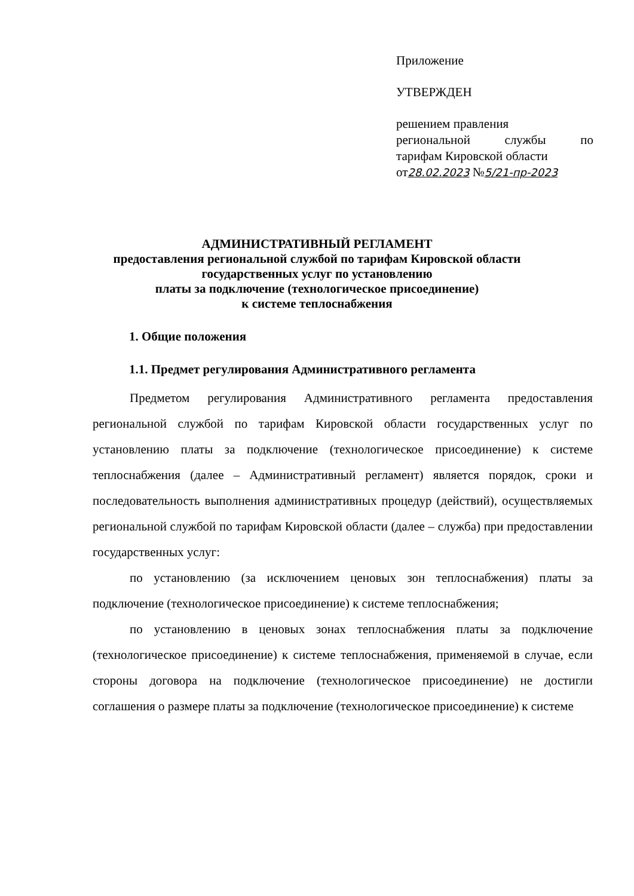Приложение
УТВЕРЖДЕН
решением правления
региональной службы по
тарифам Кировской области
от28.02.2023 №5/21-пр-2023
АДМИНИСТРАТИВНЫЙ РЕГЛАМЕНТ
предоставления региональной службой по тарифам Кировской области
государственных услуг по установлению
платы за подключение (технологическое присоединение)
к системе теплоснабжения
1. Общие положения
1.1. Предмет регулирования Административного регламента
Предметом регулирования Административного регламента предоставления региональной службой по тарифам Кировской области государственных услуг по установлению платы за подключение (технологическое присоединение) к системе теплоснабжения (далее – Административный регламент) является порядок, сроки и последовательность выполнения административных процедур (действий), осуществляемых региональной службой по тарифам Кировской области (далее – служба) при предоставлении государственных услуг:
по установлению (за исключением ценовых зон теплоснабжения) платы за подключение (технологическое присоединение) к системе теплоснабжения;
по установлению в ценовых зонах теплоснабжения платы за подключение (технологическое присоединение) к системе теплоснабжения, применяемой в случае, если стороны договора на подключение (технологическое присоединение) не достигли соглашения о размере платы за подключение (технологическое присоединение) к системе